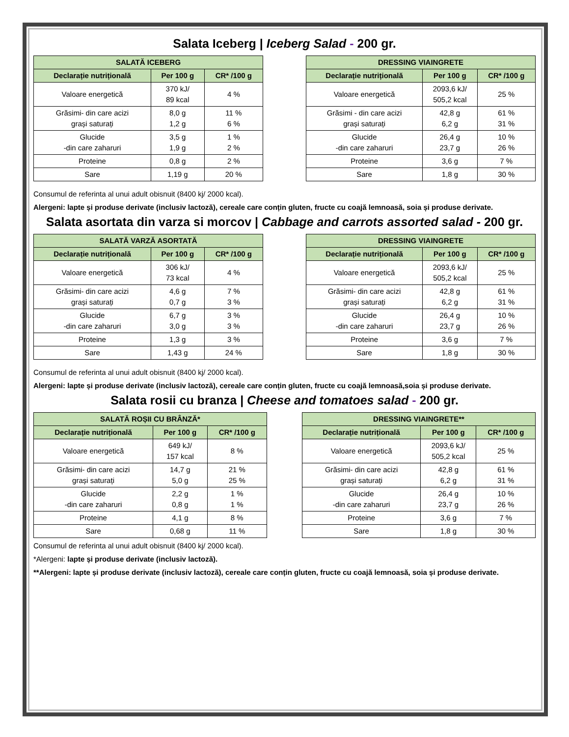Salata Iceberg | Iceberg Salad - 200 gr.
| SALATĂ ICEBERG | | |
| --- | --- | --- |
| Declarație nutrițională | Per 100 g | CR* /100 g |
| Valoare energetică | 370 kJ/ 89 kcal | 4 % |
| Grăsimi- din care acizi grași saturați | 8,0 g 1,2 g | 11 % 6 % |
| Glucide -din care zaharuri | 3,5 g 1,9 g | 1 % 2 % |
| Proteine | 0,8 g | 2 % |
| Sare | 1,19 g | 20 % |
| DRESSING VIAINGRETE | | |
| --- | --- | --- |
| Declarație nutrițională | Per 100 g | CR* /100 g |
| Valoare energetică | 2093,6 kJ/ 505,2 kcal | 25 % |
| Grăsimi - din care acizi grași saturați | 42,8 g 6,2 g | 61 % 31 % |
| Glucide -din care zaharuri | 26,4 g 23,7 g | 10 % 26 % |
| Proteine | 3,6 g | 7 % |
| Sare | 1,8 g | 30 % |
Consumul de referinta al unui adult obisnuit (8400 kj/ 2000 kcal).
Alergeni: lapte și produse derivate (inclusiv lactoză), cereale care conțin gluten, fructe cu coajă lemnoasă, soia și produse derivate.
Salata asortata din varza si morcov | Cabbage and carrots assorted salad - 200 gr.
| SALATĂ VARZĂ ASORTATĂ | | |
| --- | --- | --- |
| Declarație nutrițională | Per 100 g | CR* /100 g |
| Valoare energetică | 306 kJ/ 73 kcal | 4 % |
| Grăsimi- din care acizi grași saturați | 4,6 g 0,7 g | 7 % 3 % |
| Glucide -din care zaharuri | 6,7 g 3,0 g | 3 % 3 % |
| Proteine | 1,3 g | 3 % |
| Sare | 1,43 g | 24 % |
| DRESSING VIAINGRETE | | |
| --- | --- | --- |
| Declarație nutrițională | Per 100 g | CR* /100 g |
| Valoare energetică | 2093,6 kJ/ 505,2 kcal | 25 % |
| Grăsimi- din care acizi grași saturați | 42,8 g 6,2 g | 61 % 31 % |
| Glucide -din care zaharuri | 26,4 g 23,7 g | 10 % 26 % |
| Proteine | 3,6 g | 7 % |
| Sare | 1,8 g | 30 % |
Consumul de referinta al unui adult obisnuit (8400 kj/ 2000 kcal).
Alergeni: lapte și produse derivate (inclusiv lactoză), cereale care conțin gluten, fructe cu coajă lemnoasă,soia și produse derivate.
Salata rosii cu branza | Cheese and tomatoes salad - 200 gr.
| SALATĂ ROȘII CU BRÂNZĂ* | | |
| --- | --- | --- |
| Declarație nutrițională | Per 100 g | CR* /100 g |
| Valoare energetică | 649 kJ/ 157 kcal | 8 % |
| Grăsimi- din care acizi grași saturați | 14,7 g 5,0 g | 21 % 25 % |
| Glucide -din care zaharuri | 2,2 g 0,8 g | 1 % 1 % |
| Proteine | 4,1 g | 8 % |
| Sare | 0,68 g | 11 % |
| DRESSING VIAINGRETE** | | |
| --- | --- | --- |
| Declarație nutrițională | Per 100 g | CR* /100 g |
| Valoare energetică | 2093,6 kJ/ 505,2 kcal | 25 % |
| Grăsimi- din care acizi grași saturați | 42,8 g 6,2 g | 61 % 31 % |
| Glucide -din care zaharuri | 26,4 g 23,7 g | 10 % 26 % |
| Proteine | 3,6 g | 7 % |
| Sare | 1,8 g | 30 % |
Consumul de referinta al unui adult obisnuit (8400 kj/ 2000 kcal).
*Alergeni: lapte și produse derivate (inclusiv lactoză).
**Alergeni: lapte și produse derivate (inclusiv lactoză), cereale care conțin gluten, fructe cu coajă lemnoasă, soia și produse derivate.